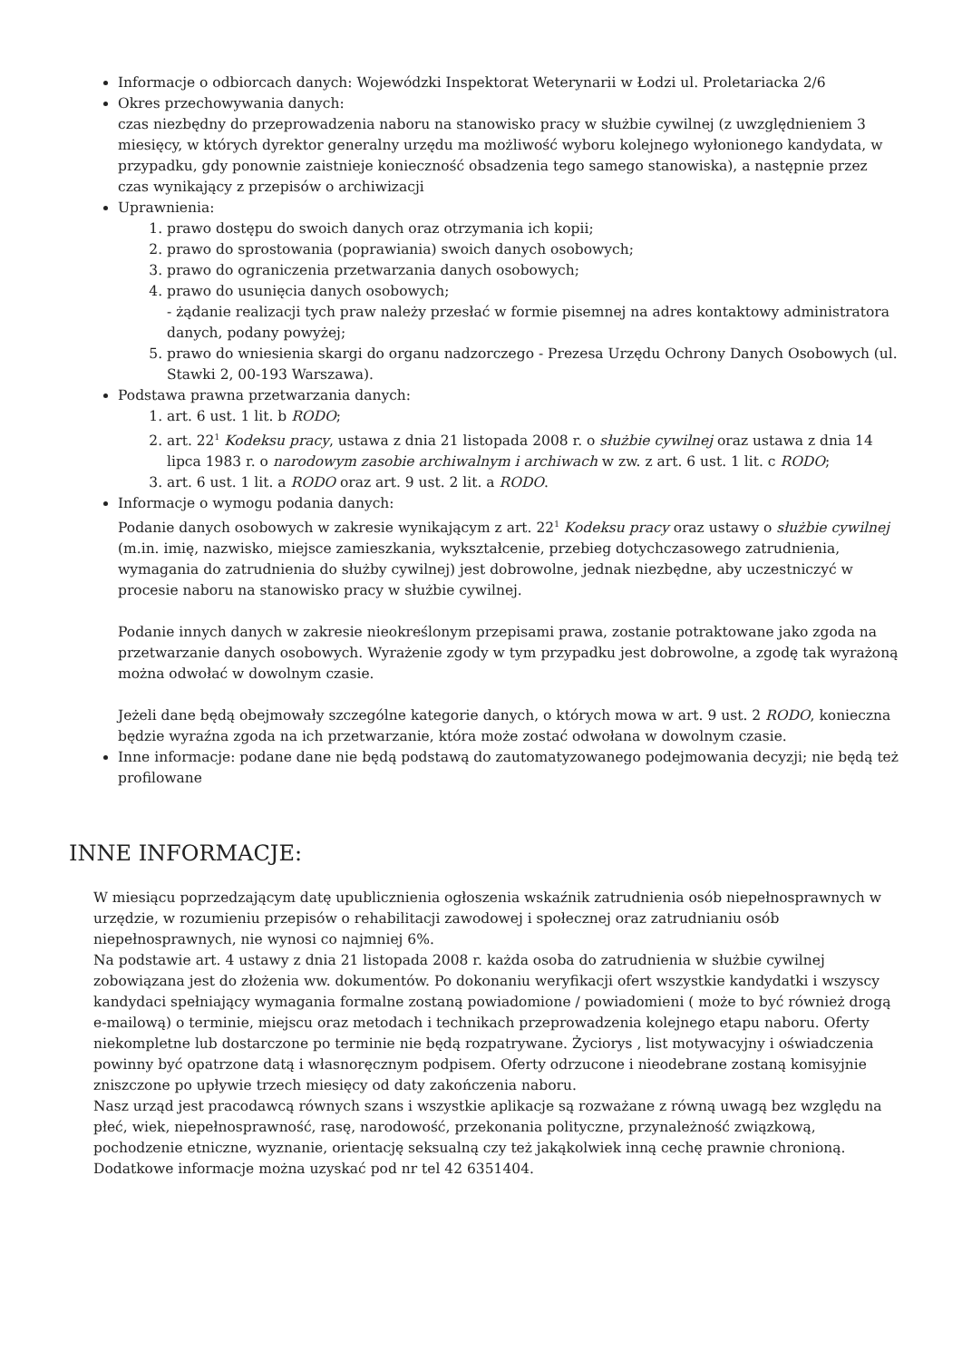Informacje o odbiorcach danych: Wojewódzki Inspektorat Weterynarii w Łodzi ul. Proletariacka 2/6
Okres przechowywania danych:
czas niezbędny do przeprowadzenia naboru na stanowisko pracy w służbie cywilnej (z uwzględnieniem 3 miesięcy, w których dyrektor generalny urzędu ma możliwość wyboru kolejnego wyłonionego kandydata, w przypadku, gdy ponownie zaistnieje konieczność obsadzenia tego samego stanowiska), a następnie przez czas wynikający z przepisów o archiwizacji
Uprawnienia:
1. prawo dostępu do swoich danych oraz otrzymania ich kopii;
2. prawo do sprostowania (poprawiania) swoich danych osobowych;
3. prawo do ograniczenia przetwarzania danych osobowych;
4. prawo do usunięcia danych osobowych;
- żądanie realizacji tych praw należy przesłać w formie pisemnej na adres kontaktowy administratora danych, podany powyżej;
5. prawo do wniesienia skargi do organu nadzorczego - Prezesa Urzędu Ochrony Danych Osobowych (ul. Stawki 2, 00-193 Warszawa).
Podstawa prawna przetwarzania danych:
1. art. 6 ust. 1 lit. b RODO;
2. art. 22<sup>1</sup> Kodeksu pracy, ustawa z dnia 21 listopada 2008 r. o służbie cywilnej oraz ustawa z dnia 14 lipca 1983 r. o narodowym zasobie archiwalnym i archiwach w zw. z art. 6 ust. 1 lit. c RODO;
3. art. 6 ust. 1 lit. a RODO oraz art. 9 ust. 2 lit. a RODO.
Informacje o wymogu podania danych:
Podanie danych osobowych w zakresie wynikającym z art. 22<sup>1</sup> Kodeksu pracy oraz ustawy o służbie cywilnej (m.in. imię, nazwisko, miejsce zamieszkania, wykształcenie, przebieg dotychczasowego zatrudnienia, wymagania do zatrudnienia do służby cywilnej) jest dobrowolne, jednak niezbędne, aby uczestniczyć w procesie naboru na stanowisko pracy w służbie cywilnej.
Podanie innych danych w zakresie nieokreślonym przepisami prawa, zostanie potraktowane jako zgoda na przetwarzanie danych osobowych. Wyrażenie zgody w tym przypadku jest dobrowolne, a zgodę tak wyrażoną można odwołać w dowolnym czasie.
Jeżeli dane będą obejmowały szczególne kategorie danych, o których mowa w art. 9 ust. 2 RODO, konieczna będzie wyraźna zgoda na ich przetwarzanie, która może zostać odwołana w dowolnym czasie.
Inne informacje: podane dane nie będą podstawą do zautomatyzowanego podejmowania decyzji; nie będą też profilowane
INNE INFORMACJE:
W miesiącu poprzedzającym datę upublicznienia ogłoszenia wskaźnik zatrudnienia osób niepełnosprawnych w urzędzie, w rozumieniu przepisów o rehabilitacji zawodowej i społecznej oraz zatrudnianiu osób niepełnosprawnych, nie wynosi co najmniej 6%.
Na podstawie art. 4 ustawy z dnia 21 listopada 2008 r. każda osoba do zatrudnienia w służbie cywilnej zobowiązana jest do złożenia ww. dokumentów. Po dokonaniu weryfikacji ofert wszystkie kandydatki i wszyscy kandydaci spełniający wymagania formalne zostaną powiadomione / powiadomieni ( może to być również drogą e-mailową) o terminie, miejscu oraz metodach i technikach przeprowadzenia kolejnego etapu naboru. Oferty niekompletne lub dostarczone po terminie nie będą rozpatrywane. Życiorys , list motywacyjny i oświadczenia powinny być opatrzone datą i własnoręcznym podpisem. Oferty odrzucone i nieodebrane zostaną komisyjnie zniszczone po upływie trzech miesięcy od daty zakończenia naboru.
Nasz urząd jest pracodawcą równych szans i wszystkie aplikacje są rozważane z równą uwagą bez względu na płeć, wiek, niepełnosprawność, rasę, narodowość, przekonania polityczne, przynależność związkową, pochodzenie etniczne, wyznanie, orientację seksualną czy też jakąkolwiek inną cechę prawnie chronioną.
Dodatkowe informacje można uzyskać pod nr tel 42 6351404.